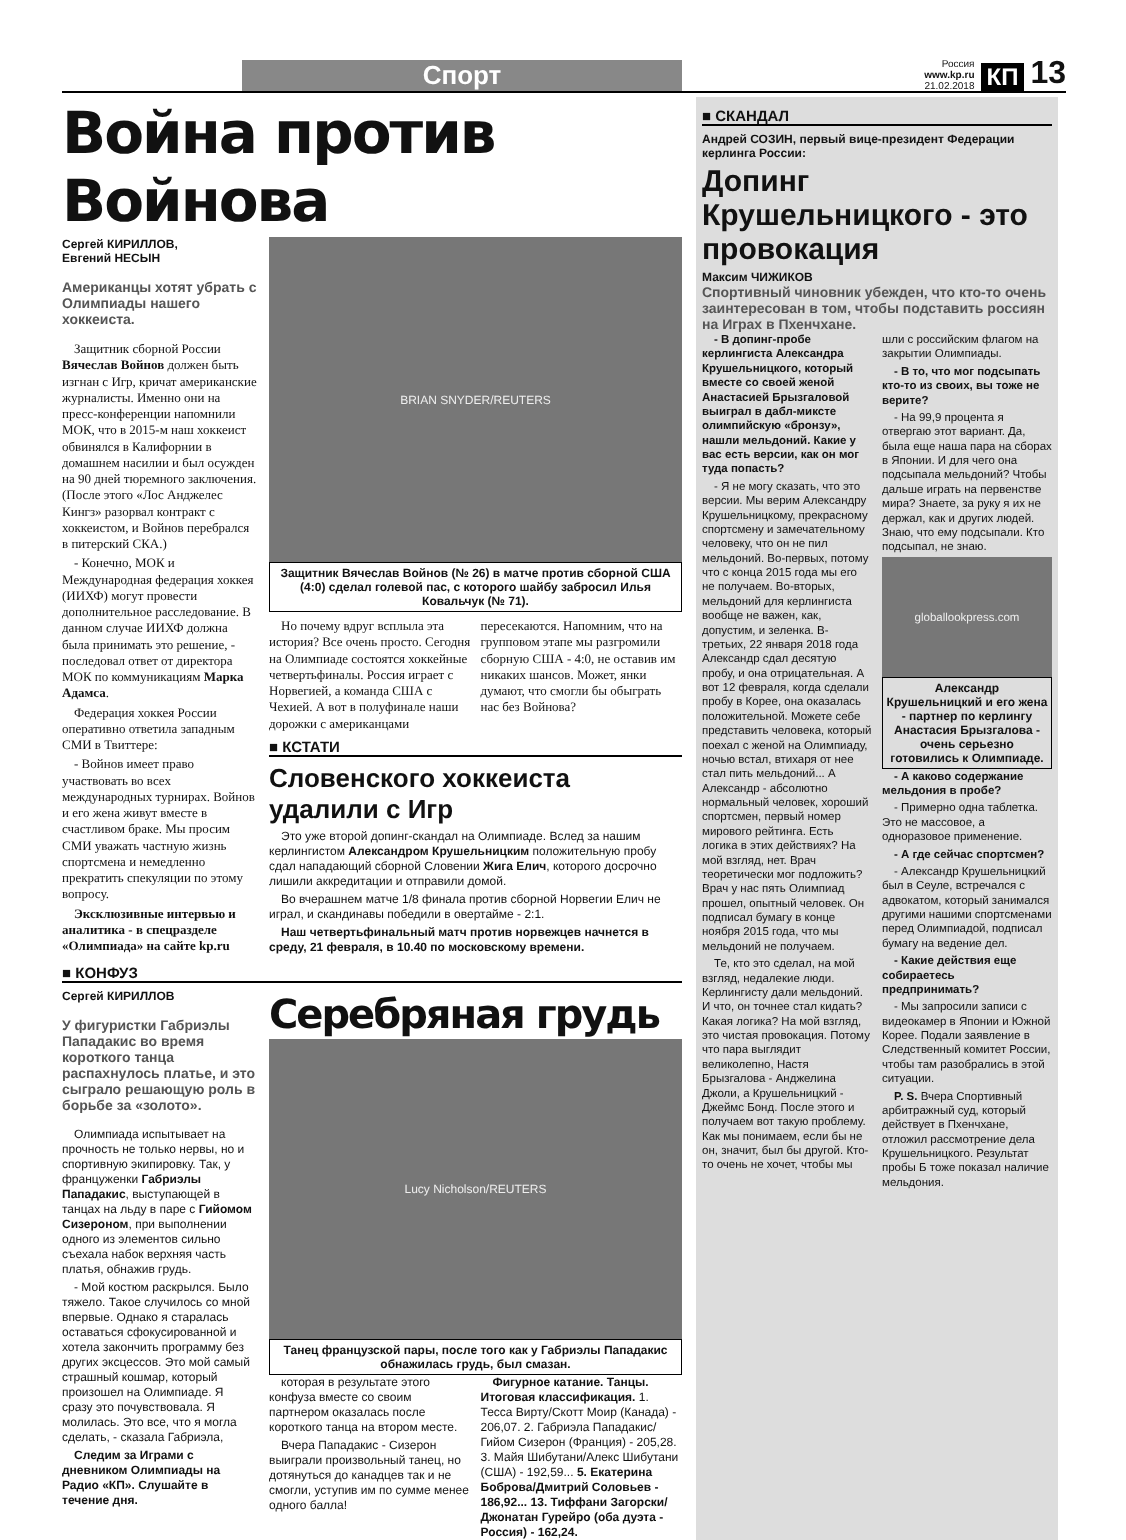Спорт
Россия
www.kp.ru
21.02.2018
КП 13
Война против Войнова
Сергей КИРИЛЛОВ,
Евгений НЕСЫН
Американцы хотят убрать с Олимпиады нашего хоккеиста.
Защитник сборной России Вячеслав Войнов должен быть изгнан с Игр, кричат американские журналисты. Именно они на пресс-конференции напомнили МОК, что в 2015-м наш хоккеист обвинялся в Калифорнии в домашнем насилии и был осужден на 90 дней тюремного заключения. (После этого «Лос Анджелес Кингз» разорвал контракт с хоккеистом, и Войнов перебрался в питерский СКА.)
- Конечно, МОК и Международная федерация хоккея (ИИХФ) могут провести дополнительное расследование. В данном случае ИИХФ должна была принимать это решение, - последовал ответ от директора МОК по коммуникациям Марка Адамса.
Федерация хоккея России оперативно ответила западным СМИ в Твиттере:
- Войнов имеет право участвовать во всех международных турнирах. Войнов и его жена живут вместе в счастливом браке. Мы просим СМИ уважать частную жизнь спортсмена и немедленно прекратить спекуляции по этому вопросу.
Эксклюзивные интервью и аналитика - в спецразделе «Олимпиада» на сайте kp.ru
BRIAN SNYDER/REUTERS
Защитник Вячеслав Войнов (№ 26) в матче против сборной США (4:0) сделал голевой пас, с которого шайбу забросил Илья Ковальчук (№ 71).
Но почему вдруг всплыла эта история? Все очень просто. Сегодня на Олимпиаде состоятся хоккейные четвертьфиналы. Россия играет с Норвегией, а команда США с Чехией. А вот в полуфинале наши дорожки с американцами пересекаются. Напомним, что на групповом этапе мы разгромили сборную США - 4:0, не оставив им никаких шансов. Может, янки думают, что смогли бы обыграть нас без Войнова?
■ КСТАТИ
Словенского хоккеиста удалили с Игр
Это уже второй допинг-скандал на Олимпиаде. Вслед за нашим керлингистом Александром Крушельницким положительную пробу сдал нападающий сборной Словении Жига Елич, которого досрочно лишили аккредитации и отправили домой.
Во вчерашнем матче 1/8 финала против сборной Норвегии Елич не играл, и скандинавы победили в овертайме - 2:1.
Наш четвертьфинальный матч против норвежцев начнется в среду, 21 февраля, в 10.40 по московскому времени.
■ КОНФУЗ
Сергей КИРИЛЛОВ
У фигуристки Габриэлы Пападакис во время короткого танца распахнулось платье, и это сыграло решающую роль в борьбе за «золото».
Олимпиада испытывает на прочность не только нервы, но и спортивную экипировку. Так, у француженки Габриэлы Пападакис, выступающей в танцах на льду в паре с Гийомом Сизероном, при выполнении одного из элементов сильно съехала набок верхняя часть платья, обнажив грудь.
- Мой костюм раскрылся. Было тяжело. Такое случилось со мной впервые. Однако я старалась оставаться сфокусированной и хотела закончить программу без других эксцессов. Это мой самый страшный кошмар, который произошел на Олимпиаде. Я сразу это почувствовала. Я молилась. Это все, что я могла сделать, - сказала Габриэла,
Следим за Играми с дневником Олимпиады на Радио «КП». Слушайте в течение дня.
Серебряная грудь
Lucy Nicholson/REUTERS
Танец французской пары, после того как у Габриэлы Пападакис обнажилась грудь, был смазан.
которая в результате этого конфуза вместе со своим партнером оказалась после короткого танца на втором месте.
Вчера Пападакис - Сизерон выиграли произвольный танец, но дотянуться до канадцев так и не смогли, уступив им по сумме менее одного балла!
Фигурное катание. Танцы. Итоговая классификация. 1. Тесса Вирту/Скотт Моир (Канада) - 206,07. 2. Габриэла Пападакис/Гийом Сизерон (Франция) - 205,28. 3. Майя Шибутани/Алекс Шибутани (США) - 192,59... 5. Екатерина Боброва/Дмитрий Соловьев - 186,92... 13. Тиффани Загорски/Джонатан Гурейро (оба дуэта - Россия) - 162,24.
■ СКАНДАЛ
Андрей СОЗИН, первый вице-президент Федерации керлинга России:
Допинг Крушельницкого - это провокация
Максим ЧИЖИКОВ
Спортивный чиновник убежден, что кто-то очень заинтересован в том, чтобы подставить россиян на Играх в Пхенчхане.
- В допинг-пробе керлингиста Александра Крушельницкого, который вместе со своей женой Анастасией Брызгаловой выиграл в дабл-миксте олимпийскую «бронзу», нашли мельдоний. Какие у вас есть версии, как он мог туда попасть?
- Я не могу сказать, что это версии. Мы верим Александру Крушельницкому, прекрасному спортсмену и замечательному человеку, что он не пил мельдоний. Во-первых, потому что с конца 2015 года мы его не получаем. Во-вторых, мельдоний для керлингиста вообще не важен, как, допустим, и зеленка. В-третьих, 22 января 2018 года Александр сдал десятую пробу, и она отрицательная. А вот 12 февраля, когда сделали пробу в Корее, она оказалась положительной. Можете себе представить человека, который поехал с женой на Олимпиаду, ночью встал, втихаря от нее стал пить мельдоний... А Александр - абсолютно нормальный человек, хороший спортсмен, первый номер мирового рейтинга. Есть логика в этих действиях? На мой взгляд, нет. Врач теоретически мог подложить? Врач у нас пять Олимпиад прошел, опытный человек. Он подписал бумагу в конце ноября 2015 года, что мы мельдоний не получаем.
Те, кто это сделал, на мой взгляд, недалекие люди. Керлингисту дали мельдоний. И что, он точнее стал кидать? Какая логика? На мой взгляд, это чистая провокация. Потому что пара выглядит великолепно, Настя Брызгалова - Анджелина Джоли, а Крушельницкий - Джеймс Бонд. После этого и получаем вот такую проблему. Как мы понимаем, если бы не он, значит, был бы другой. Кто-то очень не хочет, чтобы мы шли с российским флагом на закрытии Олимпиады.
- В то, что мог подсыпать кто-то из своих, вы тоже не верите?
- На 99,9 процента я отвергаю этот вариант. Да, была еще наша пара на сборах в Японии. И для чего она подсыпала мельдоний? Чтобы дальше играть на первенстве мира? Знаете, за руку я их не держал, как и других людей. Знаю, что ему подсыпали. Кто подсыпал, не знаю.
globallookpress.com
Александр Крушельницкий и его жена - партнер по керлингу Анастасия Брызгалова - очень серьезно готовились к Олимпиаде.
- А каково содержание мельдония в пробе?
- Примерно одна таблетка. Это не массовое, а одноразовое применение.
- А где сейчас спортсмен?
- Александр Крушельницкий был в Сеуле, встречался с адвокатом, который занимался другими нашими спортсменами перед Олимпиадой, подписал бумагу на ведение дел.
- Какие действия еще собираетесь предпринимать?
- Мы запросили записи с видеокамер в Японии и Южной Корее. Подали заявление в Следственный комитет России, чтобы там разобрались в этой ситуации.
P. S. Вчера Спортивный арбитражный суд, который действует в Пхенчхане, отложил рассмотрение дела Крушельницкого. Результат пробы Б тоже показал наличие мельдония.